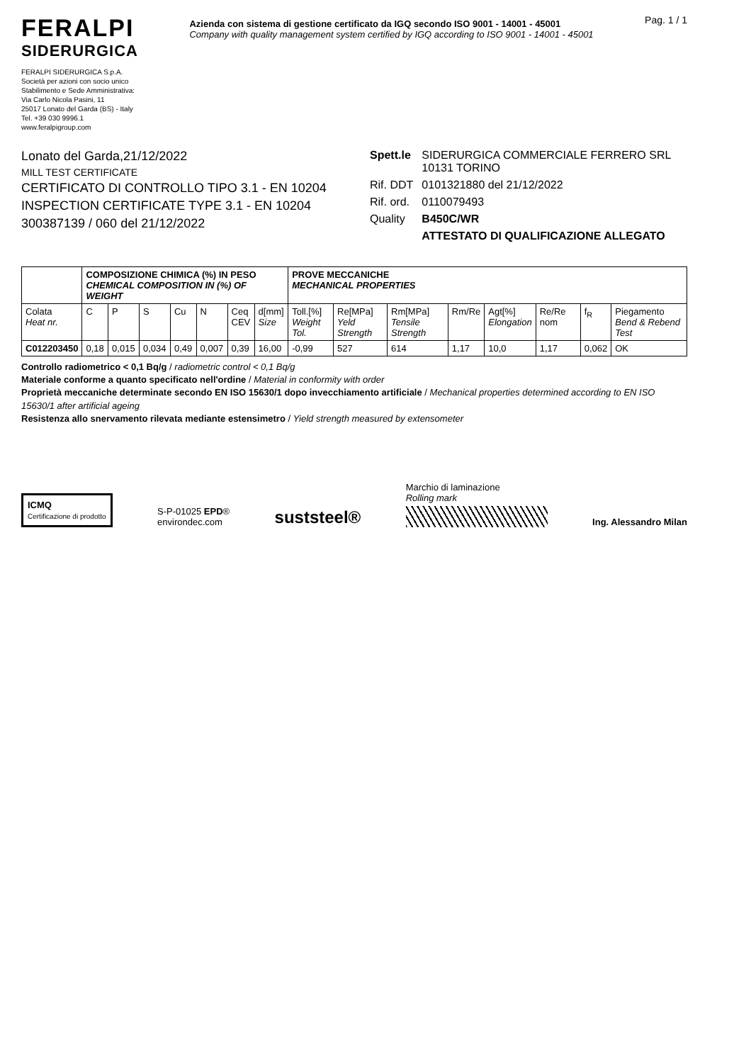FERALPI
SIDERURGICA
FERALPI SIDERURGICA S.p.A.
Società per azioni con socio unico
Stabilimento e Sede Amministrativa:
Via Carlo Nicola Pasini, 11
25017 Lonato del Garda (BS) - Italy
Tel. +39 030 9996.1
www.feralpigroup.com
Azienda con sistema di gestione certificato da IGQ secondo ISO 9001 - 14001 - 45001
Company with quality management system certified by IGQ according to ISO 9001 - 14001 - 45001
Pag. 1 / 1
Lonato del Garda,21/12/2022
MILL TEST CERTIFICATE
CERTIFICATO DI CONTROLLO TIPO 3.1 - EN 10204
INSPECTION CERTIFICATE TYPE 3.1 - EN 10204
300387139 / 060 del 21/12/2022
| Spett.le | SIDERURGICA COMMERCIALE FERRERO SRL 10131 TORINO |
| Rif. DDT | 0101321880 del 21/12/2022 |
| Rif. ord. | 0110079493 |
| Quality | B450C/WR |
| | ATTESTATO DI QUALIFICAZIONE ALLEGATO |
| | COMPOSIZIONE CHIMICA (%) IN PESO CHEMICAL COMPOSITION IN (%) OF WEIGHT | | | | | | | PROVE MECCANICHE MECHANICAL PROPERTIES | | | | | | | |
| --- | --- | --- | --- | --- | --- | --- | --- | --- | --- | --- | --- | --- | --- | --- | --- |
| Colata Heat nr. | C | P | S | Cu | N | Ceq CEV | d[mm] Size | Toll.[%] Weight Tol. | Re[MPa] Yeld Strength | Rm[MPa] Tensile Strength | Rm/Re | Agt[%] Elongation | Re/Re nom | f<sub>R</sub> | Piegamento Bend & Rebend Test |
| C012203450 | 0,18 | 0,015 | 0,034 | 0,49 | 0,007 | 0,39 | 16,00 | -0,99 | 527 | 614 | 1,17 | 10,0 | 1,17 | 0,062 | OK |
Controllo radiometrico < 0,1 Bq/g / radiometric control < 0,1 Bq/g
Materiale conforme a quanto specificato nell'ordine / Material in conformity with order
Proprietà meccaniche determinate secondo EN ISO 15630/1 dopo invecchiamento artificiale / Mechanical properties determined according to EN ISO 15630/1 after artificial ageing
Resistenza allo snervamento rilevata mediante estensimetro / Yield strength measured by extensometer
ICMQ
Certificazione di prodotto
S-P-01025 EPD®
environdec.com
suststeel®
Marchio di laminazione
Rolling mark
Ing. Alessandro Milan